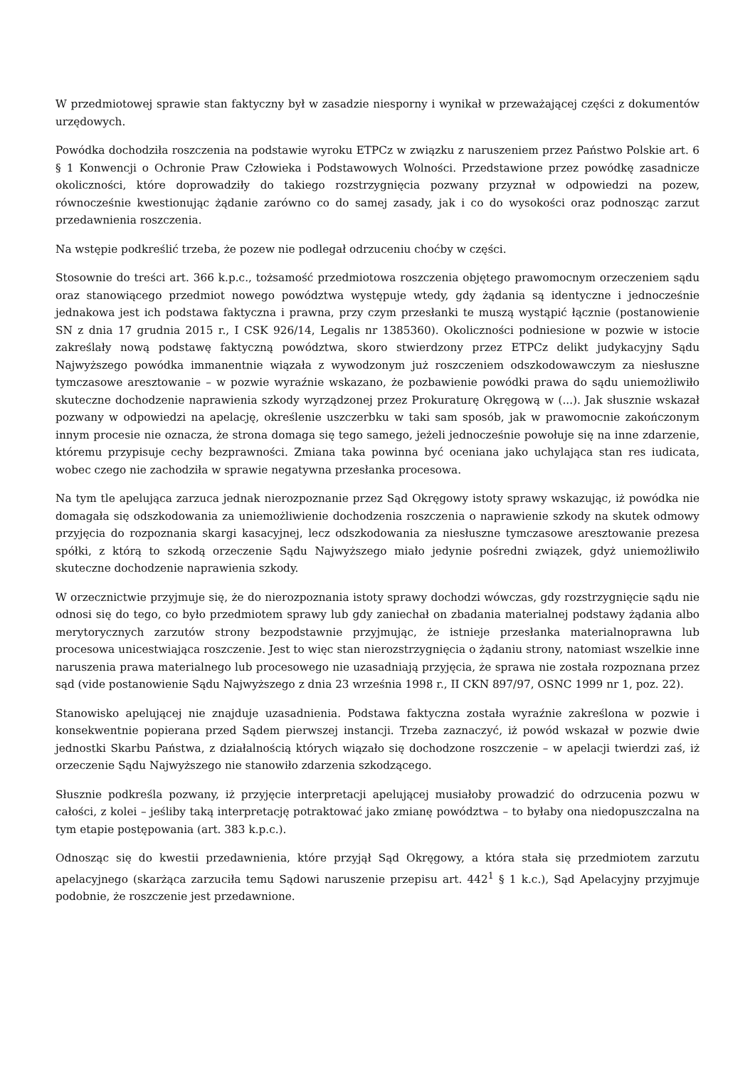W przedmiotowej sprawie stan faktyczny był w zasadzie niesporny i wynikał w przeważającej części z dokumentów urzędowych.
Powódka dochodziła roszczenia na podstawie wyroku ETPCz w związku z naruszeniem przez Państwo Polskie art. 6 § 1 Konwencji o Ochronie Praw Człowieka i Podstawowych Wolności. Przedstawione przez powódkę zasadnicze okoliczności, które doprowadziły do takiego rozstrzygnięcia pozwany przyznał w odpowiedzi na pozew, równocześnie kwestionując żądanie zarówno co do samej zasady, jak i co do wysokości oraz podnosząc zarzut przedawnienia roszczenia.
Na wstępie podkreślić trzeba, że pozew nie podlegał odrzuceniu choćby w części.
Stosownie do treści art. 366 k.p.c., tożsamość przedmiotowa roszczenia objętego prawomocnym orzeczeniem sądu oraz stanowiącego przedmiot nowego powództwa występuje wtedy, gdy żądania są identyczne i jednocześnie jednakowa jest ich podstawa faktyczna i prawna, przy czym przesłanki te muszą wystąpić łącznie (postanowienie SN z dnia 17 grudnia 2015 r., I CSK 926/14, Legalis nr 1385360). Okoliczności podniesione w pozwie w istocie zakreślały nową podstawę faktyczną powództwa, skoro stwierdzony przez ETPCz delikt judykacyjny Sądu Najwyższego powódka immanentnie wiązała z wywodzonym już roszczeniem odszkodowawczym za niesłuszne tymczasowe aresztowanie – w pozwie wyraźnie wskazano, że pozbawienie powódki prawa do sądu uniemożliwiło skuteczne dochodzenie naprawienia szkody wyrządzonej przez Prokuraturę Okręgową w (...). Jak słusznie wskazał pozwany w odpowiedzi na apelację, określenie uszczerbku w taki sam sposób, jak w prawomocnie zakończonym innym procesie nie oznacza, że strona domaga się tego samego, jeżeli jednocześnie powołuje się na inne zdarzenie, któremu przypisuje cechy bezprawności. Zmiana taka powinna być oceniana jako uchylająca stan res iudicata, wobec czego nie zachodziła w sprawie negatywna przesłanka procesowa.
Na tym tle apelująca zarzuca jednak nierozpoznanie przez Sąd Okręgowy istoty sprawy wskazując, iż powódka nie domagała się odszkodowania za uniemożliwienie dochodzenia roszczenia o naprawienie szkody na skutek odmowy przyjęcia do rozpoznania skargi kasacyjnej, lecz odszkodowania za niesłuszne tymczasowe aresztowanie prezesa spółki, z którą to szkodą orzeczenie Sądu Najwyższego miało jedynie pośredni związek, gdyż uniemożliwiło skuteczne dochodzenie naprawienia szkody.
W orzecznictwie przyjmuje się, że do nierozpoznania istoty sprawy dochodzi wówczas, gdy rozstrzygnięcie sądu nie odnosi się do tego, co było przedmiotem sprawy lub gdy zaniechał on zbadania materialnej podstawy żądania albo merytorycznych zarzutów strony bezpodstawnie przyjmując, że istnieje przesłanka materialnoprawna lub procesowa unicestwiająca roszczenie. Jest to więc stan nierozstrzygnięcia o żądaniu strony, natomiast wszelkie inne naruszenia prawa materialnego lub procesowego nie uzasadniają przyjęcia, że sprawa nie została rozpoznana przez sąd (vide postanowienie Sądu Najwyższego z dnia 23 września 1998 r., II CKN 897/97, OSNC 1999 nr 1, poz. 22).
Stanowisko apelującej nie znajduje uzasadnienia. Podstawa faktyczna została wyraźnie zakreślona w pozwie i konsekwentnie popierana przed Sądem pierwszej instancji. Trzeba zaznaczyć, iż powód wskazał w pozwie dwie jednostki Skarbu Państwa, z działalnością których wiązało się dochodzone roszczenie – w apelacji twierdzi zaś, iż orzeczenie Sądu Najwyższego nie stanowiło zdarzenia szkodzącego.
Słusznie podkreśla pozwany, iż przyjęcie interpretacji apelującej musiałoby prowadzić do odrzucenia pozwu w całości, z kolei – jeśliby taką interpretację potraktować jako zmianę powództwa – to byłaby ona niedopuszczalna na tym etapie postępowania (art. 383 k.p.c.).
Odnosząc się do kwestii przedawnienia, które przyjął Sąd Okręgowy, a która stała się przedmiotem zarzutu apelacyjnego (skarżąca zarzuciła temu Sądowi naruszenie przepisu art. 442<sup>1</sup> § 1 k.c.), Sąd Apelacyjny przyjmuje podobnie, że roszczenie jest przedawnione.